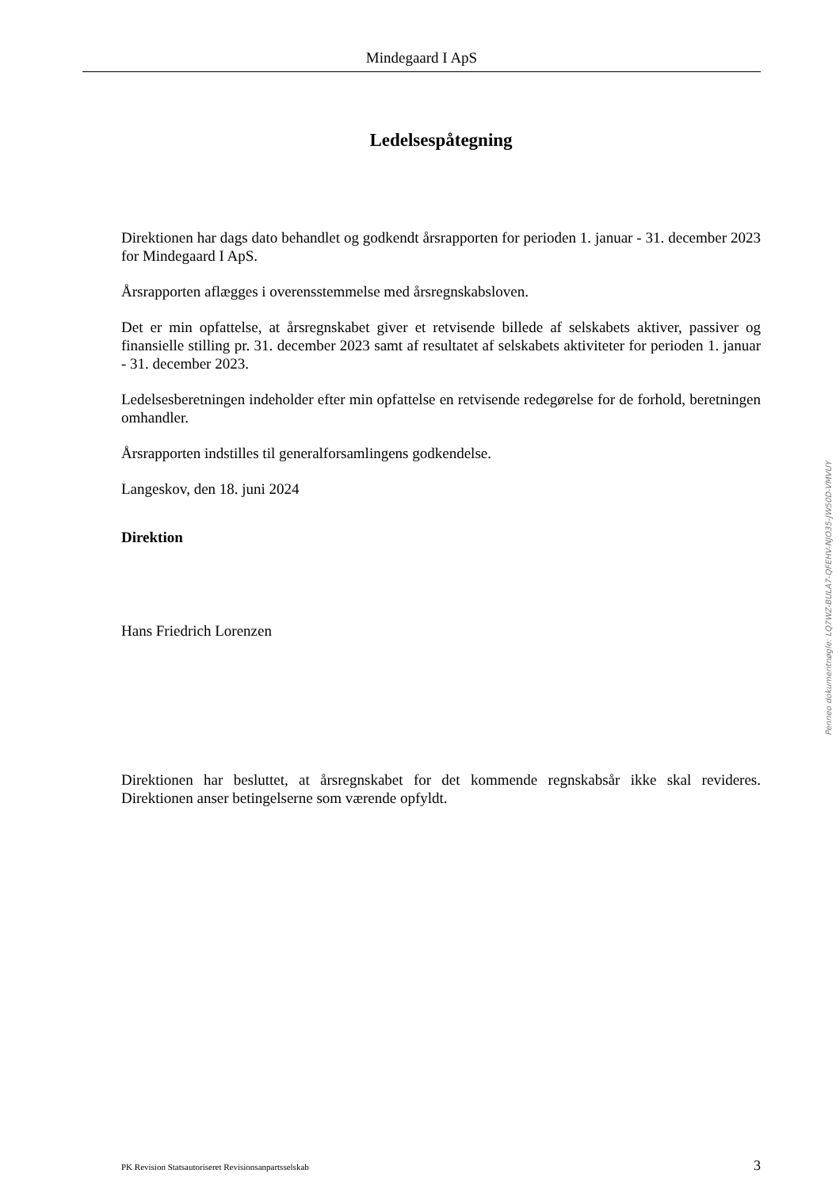Mindegaard I ApS
Ledelsespåtegning
Direktionen har dags dato behandlet og godkendt årsrapporten for perioden 1. januar - 31. december 2023 for Mindegaard I ApS.
Årsrapporten aflægges i overensstemmelse med årsregnskabsloven.
Det er min opfattelse, at årsregnskabet giver et retvisende billede af selskabets aktiver, passiver og finansielle stilling pr. 31. december 2023 samt af resultatet af selskabets aktiviteter for perioden 1. januar - 31. december 2023.
Ledelsesberetningen indeholder efter min opfattelse en retvisende redegørelse for de forhold, beretningen omhandler.
Årsrapporten indstilles til generalforsamlingens godkendelse.
Langeskov, den 18. juni 2024
Direktion
Hans Friedrich Lorenzen
Direktionen har besluttet, at årsregnskabet for det kommende regnskabsår ikke skal revideres. Direktionen anser betingelserne som værende opfyldt.
Penneo dokumentnøgle: LQ7WZ-BULA7-QFEHV-NJO35-JW50D-VMVUY
PK Revision Statsautoriseret Revisionsanpartsselskab 3